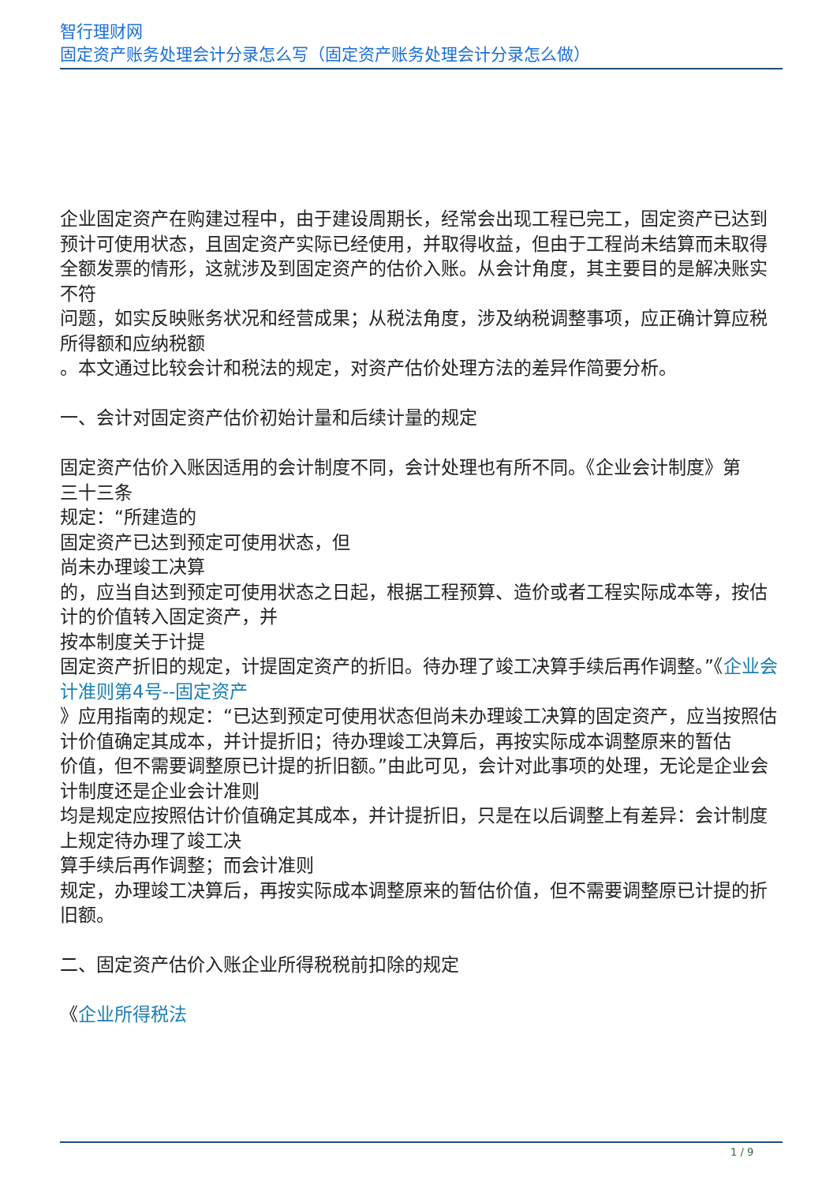智行理财网
固定资产账务处理会计分录怎么写（固定资产账务处理会计分录怎么做）
企业固定资产在购建过程中，由于建设周期长，经常会出现工程已完工，固定资产已达到预计可使用状态，且固定资产实际已经使用，并取得收益，但由于工程尚未结算而未取得全额发票的情形，这就涉及到固定资产的估价入账。从会计角度，其主要目的是解决账实不符
问题，如实反映账务状况和经营成果；从税法角度，涉及纳税调整事项，应正确计算应税所得额和应纳税额
。本文通过比较会计和税法的规定，对资产估价处理方法的差异作简要分析。
一、会计对固定资产估价初始计量和后续计量的规定
固定资产估价入账因适用的会计制度不同，会计处理也有所不同。《企业会计制度》第
三十三条
规定：“所建造的
固定资产已达到预定可使用状态，但
尚未办理竣工决算
的，应当自达到预定可使用状态之日起，根据工程预算、造价或者工程实际成本等，按估计的价值转入固定资产，并
按本制度关于计提
固定资产折旧的规定，计提固定资产的折旧。待办理了竣工决算手续后再作调整。”《企业会计准则第4号--固定资产
》应用指南的规定：“已达到预定可使用状态但尚未办理竣工决算的固定资产，应当按照估计价值确定其成本，并计提折旧；待办理竣工决算后，再按实际成本调整原来的暂估
价值，但不需要调整原已计提的折旧额。”由此可见，会计对此事项的处理，无论是企业会计制度还是企业会计准则
均是规定应按照估计价值确定其成本，并计提折旧，只是在以后调整上有差异：会计制度上规定待办理了竣工决
算手续后再作调整；而会计准则
规定，办理竣工决算后，再按实际成本调整原来的暂估价值，但不需要调整原已计提的折旧额。
二、固定资产估价入账企业所得税税前扣除的规定
《企业所得税法
1 / 9